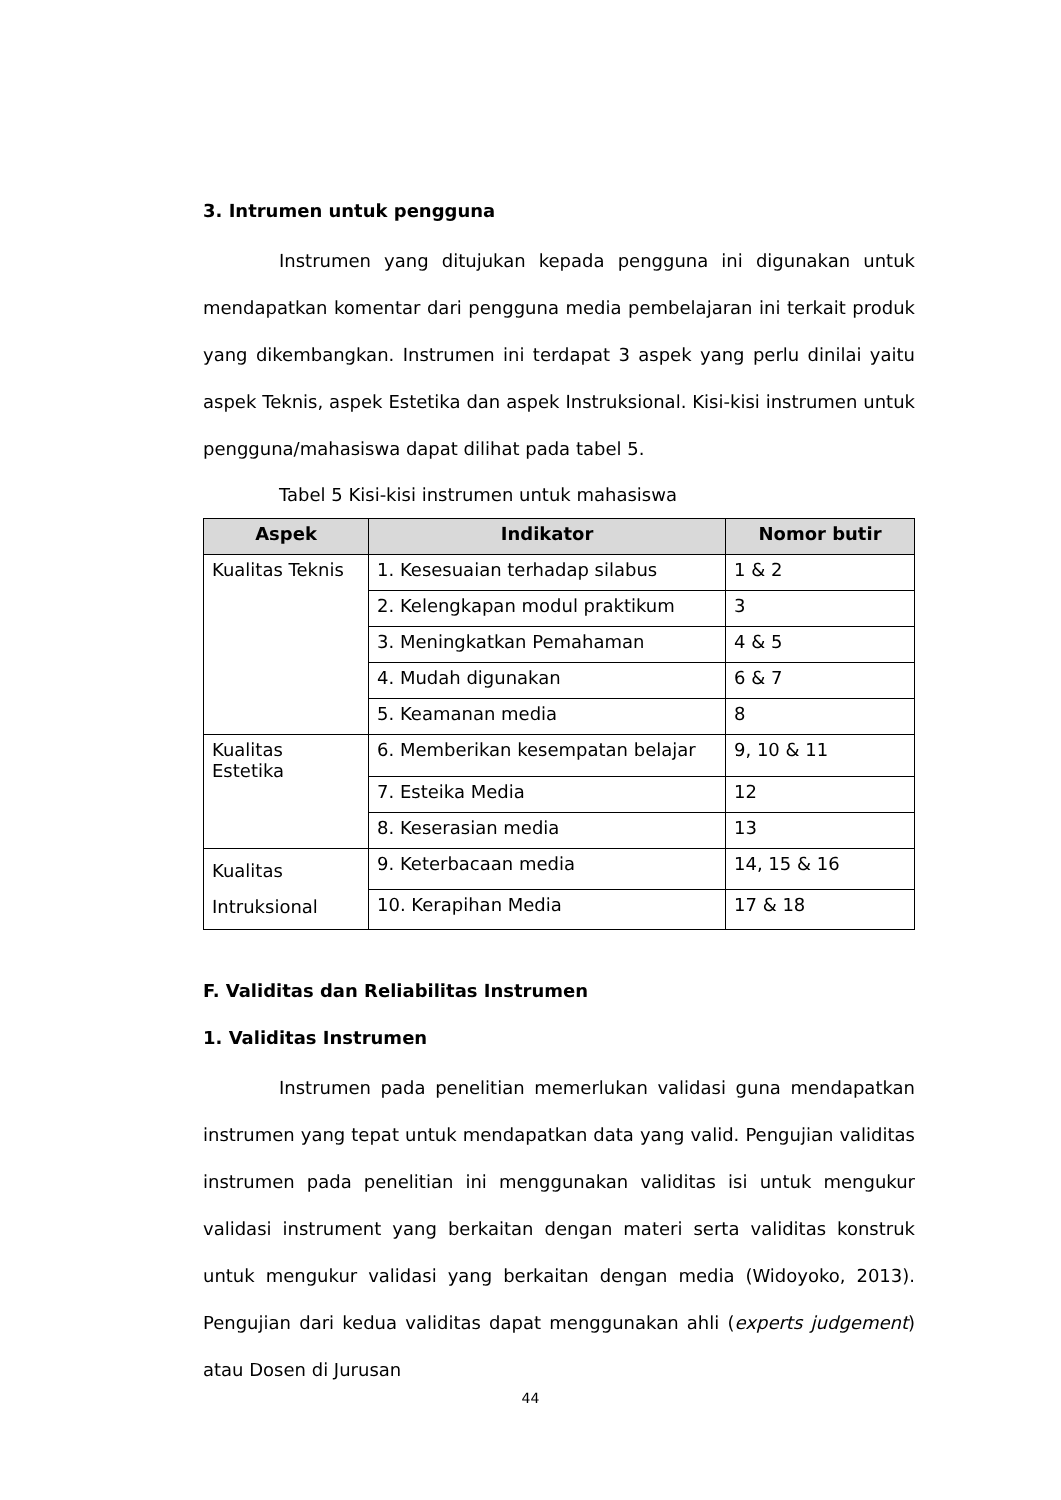3. Intrumen untuk pengguna
Instrumen yang ditujukan kepada pengguna ini digunakan untuk mendapatkan komentar dari pengguna media pembelajaran ini terkait produk yang dikembangkan. Instrumen ini terdapat 3 aspek yang perlu dinilai yaitu aspek Teknis, aspek Estetika dan aspek Instruksional. Kisi-kisi instrumen untuk pengguna/mahasiswa dapat dilihat pada tabel 5.
Tabel 5 Kisi-kisi instrumen untuk mahasiswa
| Aspek | Indikator | Nomor butir |
| --- | --- | --- |
| Kualitas Teknis | 1. Kesesuaian terhadap silabus | 1 & 2 |
| | 2. Kelengkapan modul praktikum | 3 |
| | 3. Meningkatkan Pemahaman | 4 & 5 |
| | 4. Mudah digunakan | 6 & 7 |
| | 5. Keamanan media | 8 |
| Kualitas Estetika | 6. Memberikan kesempatan belajar | 9, 10 & 11 |
| | 7. Esteika Media | 12 |
| | 8. Keserasian media | 13 |
| Kualitas Intruksional | 9. Keterbacaan media | 14, 15 & 16 |
| | 10. Kerapihan Media | 17 & 18 |
F. Validitas dan Reliabilitas Instrumen
1. Validitas Instrumen
Instrumen pada penelitian memerlukan validasi guna mendapatkan instrumen yang tepat untuk mendapatkan data yang valid. Pengujian validitas instrumen pada penelitian ini menggunakan validitas isi untuk mengukur validasi instrument yang berkaitan dengan materi serta validitas konstruk untuk mengukur validasi yang berkaitan dengan media (Widoyoko, 2013). Pengujian dari kedua validitas dapat menggunakan ahli (experts judgement) atau Dosen di Jurusan
44